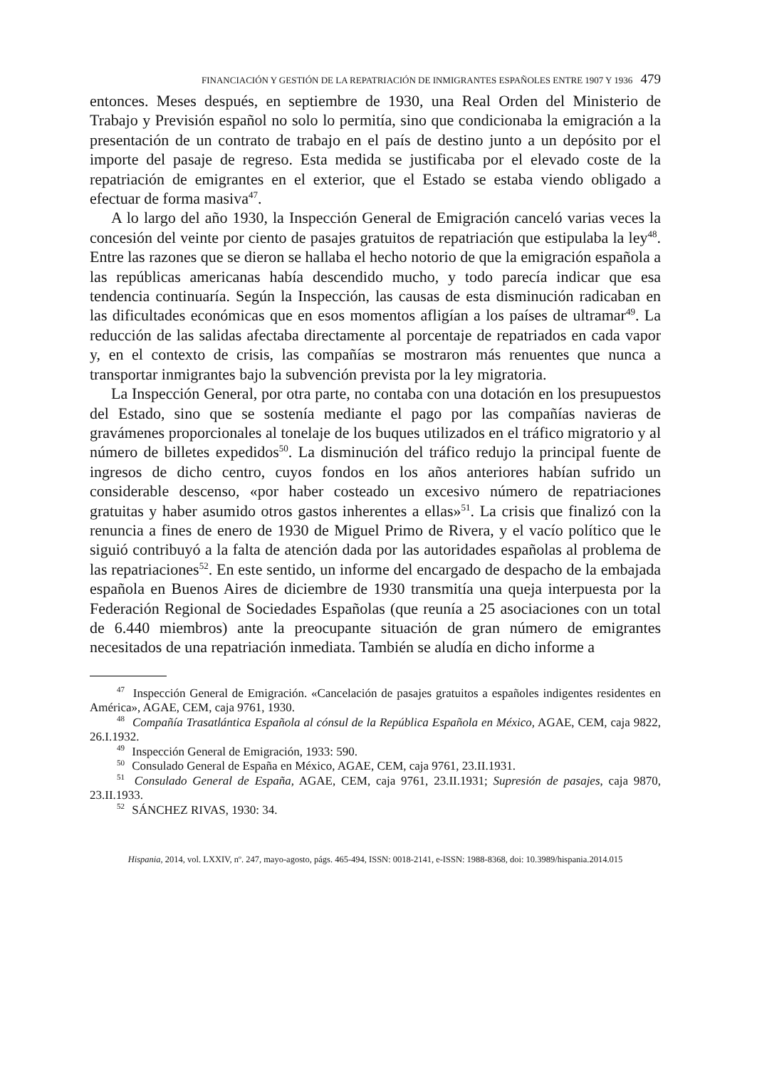FINANCIACIÓN Y GESTIÓN DE LA REPATRIACIÓN DE INMIGRANTES ESPAÑOLES ENTRE 1907 Y 1936 479
entonces. Meses después, en septiembre de 1930, una Real Orden del Ministerio de Trabajo y Previsión español no solo lo permitía, sino que condicionaba la emigración a la presentación de un contrato de trabajo en el país de destino junto a un depósito por el importe del pasaje de regreso. Esta medida se justificaba por el elevado coste de la repatriación de emigrantes en el exterior, que el Estado se estaba viendo obligado a efectuar de forma masiva<sup>47</sup>.
A lo largo del año 1930, la Inspección General de Emigración canceló varias veces la concesión del veinte por ciento de pasajes gratuitos de repatriación que estipulaba la ley<sup>48</sup>. Entre las razones que se dieron se hallaba el hecho notorio de que la emigración española a las repúblicas americanas había descendido mucho, y todo parecía indicar que esa tendencia continuaría. Según la Inspección, las causas de esta disminución radicaban en las dificultades económicas que en esos momentos afligían a los países de ultramar<sup>49</sup>. La reducción de las salidas afectaba directamente al porcentaje de repatriados en cada vapor y, en el contexto de crisis, las compañías se mostraron más renuentes que nunca a transportar inmigrantes bajo la subvención prevista por la ley migratoria.
La Inspección General, por otra parte, no contaba con una dotación en los presupuestos del Estado, sino que se sostenía mediante el pago por las compañías navieras de gravámenes proporcionales al tonelaje de los buques utilizados en el tráfico migratorio y al número de billetes expedidos<sup>50</sup>. La disminución del tráfico redujo la principal fuente de ingresos de dicho centro, cuyos fondos en los años anteriores habían sufrido un considerable descenso, «por haber costeado un excesivo número de repatriaciones gratuitas y haber asumido otros gastos inherentes a ellas»<sup>51</sup>. La crisis que finalizó con la renuncia a fines de enero de 1930 de Miguel Primo de Rivera, y el vacío político que le siguió contribuyó a la falta de atención dada por las autoridades españolas al problema de las repatriaciones<sup>52</sup>. En este sentido, un informe del encargado de despacho de la embajada española en Buenos Aires de diciembre de 1930 transmitía una queja interpuesta por la Federación Regional de Sociedades Españolas (que reunía a 25 asociaciones con un total de 6.440 miembros) ante la preocupante situación de gran número de emigrantes necesitados de una repatriación inmediata. También se aludía en dicho informe a
<sup>47</sup> Inspección General de Emigración. «Cancelación de pasajes gratuitos a españoles indigentes residentes en América», AGAE, CEM, caja 9761, 1930.
<sup>48</sup> Compañía Trasatlántica Española al cónsul de la República Española en México, AGAE, CEM, caja 9822, 26.I.1932.
<sup>49</sup> Inspección General de Emigración, 1933: 590.
<sup>50</sup> Consulado General de España en México, AGAE, CEM, caja 9761, 23.II.1931.
<sup>51</sup> Consulado General de España, AGAE, CEM, caja 9761, 23.II.1931; Supresión de pasajes, caja 9870, 23.II.1933.
<sup>52</sup> SÁNCHEZ RIVAS, 1930: 34.
Hispania, 2014, vol. LXXIV, nº. 247, mayo-agosto, págs. 465-494, ISSN: 0018-2141, e-ISSN: 1988-8368, doi: 10.3989/hispania.2014.015